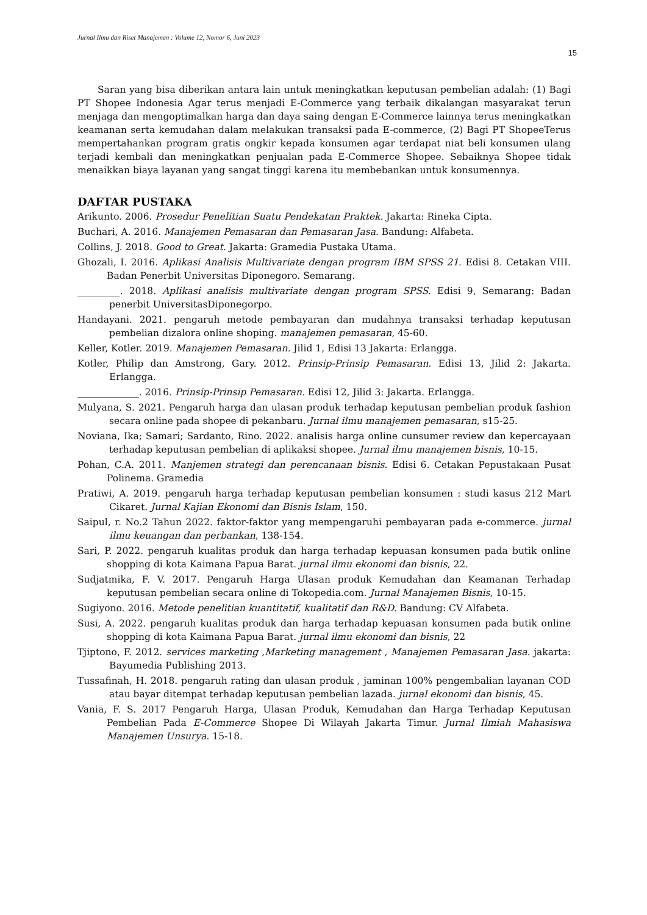Jurnal Ilmu dan Riset Manajemen : Volume 12, Nomor 6, Juni 2023
15
Saran yang bisa diberikan antara lain untuk meningkatkan keputusan pembelian adalah: (1) Bagi PT Shopee Indonesia Agar terus menjadi E-Commerce yang terbaik dikalangan masyarakat terun menjaga dan mengoptimalkan harga dan daya saing dengan E-Commerce lainnya terus meningkatkan keamanan serta kemudahan dalam melakukan transaksi pada E-commerce, (2) Bagi PT ShopeeTerus mempertahankan program gratis ongkir kepada konsumen agar terdapat niat beli konsumen ulang terjadi kembali dan meningkatkan penjualan pada E-Commerce Shopee. Sebaiknya Shopee tidak menaikkan biaya layanan yang sangat tinggi karena itu membebankan untuk konsumennya.
DAFTAR PUSTAKA
Arikunto. 2006. Prosedur Penelitian Suatu Pendekatan Praktek. Jakarta: Rineka Cipta.
Buchari, A. 2016. Manajemen Pemasaran dan Pemasaran Jasa. Bandung: Alfabeta.
Collins, J. 2018. Good to Great. Jakarta: Gramedia Pustaka Utama.
Ghozali, I. 2016. Aplikasi Analisis Multivariate dengan program IBM SPSS 21. Edisi 8. Cetakan VIII. Badan Penerbit Universitas Diponegoro. Semarang.
_________. 2018. Aplikasi analisis multivariate dengan program SPSS. Edisi 9, Semarang: Badan penerbit UniversitasDiponegorpo.
Handayani. 2021. pengaruh metode pembayaran dan mudahnya transaksi terhadap keputusan pembelian dizalora online shoping. manajemen pemasaran, 45-60.
Keller, Kotler. 2019. Manajemen Pemasaran. Jilid 1, Edisi 13 Jakarta: Erlangga.
Kotler, Philip dan Amstrong, Gary. 2012. Prinsip-Prinsip Pemasaran. Edisi 13, Jilid 2: Jakarta. Erlangga.
_____________. 2016. Prinsip-Prinsip Pemasaran. Edisi 12, Jilid 3: Jakarta. Erlangga.
Mulyana, S. 2021. Pengaruh harga dan ulasan produk terhadap keputusan pembelian produk fashion secara online pada shopee di pekanbaru. Jurnal ilmu manajemen pemasaran, s15-25.
Noviana, Ika; Samari; Sardanto, Rino. 2022. analisis harga online cunsumer review dan kepercayaan terhadap keputusan pembelian di aplikaksi shopee. Jurnal ilmu manajemen bisnis, 10-15.
Pohan, C.A. 2011. Manjemen strategi dan perencanaan bisnis. Edisi 6. Cetakan Pepustakaan Pusat Polinema. Gramedia
Pratiwi, A. 2019. pengaruh harga terhadap keputusan pembelian konsumen : studi kasus 212 Mart Cikaret. Jurnal Kajian Ekonomi dan Bisnis Islam, 150.
Saipul, r. No.2 Tahun 2022. faktor-faktor yang mempengaruhi pembayaran pada e-commerce. jurnal ilmu keuangan dan perbankan, 138-154.
Sari, P. 2022. pengaruh kualitas produk dan harga terhadap kepuasan konsumen pada butik online shopping di kota Kaimana Papua Barat. jurnal ilmu ekonomi dan bisnis, 22.
Sudjatmika, F. V. 2017. Pengaruh Harga Ulasan produk Kemudahan dan Keamanan Terhadap keputusan pembelian secara online di Tokopedia.com. Jurnal Manajemen Bisnis, 10-15.
Sugiyono. 2016. Metode penelitian kuantitatif, kualitatif dan R&D. Bandung: CV Alfabeta.
Susi, A. 2022. pengaruh kualitas produk dan harga terhadap kepuasan konsumen pada butik online shopping di kota Kaimana Papua Barat. jurnal ilmu ekonomi dan bisnis, 22
Tjiptono, F. 2012. services marketing ,Marketing management , Manajemen Pemasaran Jasa. jakarta: Bayumedia Publishing 2013.
Tussafinah, H. 2018. pengaruh rating dan ulasan produk , jaminan 100% pengembalian layanan COD atau bayar ditempat terhadap keputusan pembelian lazada. jurnal ekonomi dan bisnis, 45.
Vania, F. S. 2017 Pengaruh Harga, Ulasan Produk, Kemudahan dan Harga Terhadap Keputusan Pembelian Pada E-Commerce Shopee Di Wilayah Jakarta Timur. Jurnal Ilmiah Mahasiswa Manajemen Unsurya. 15-18.